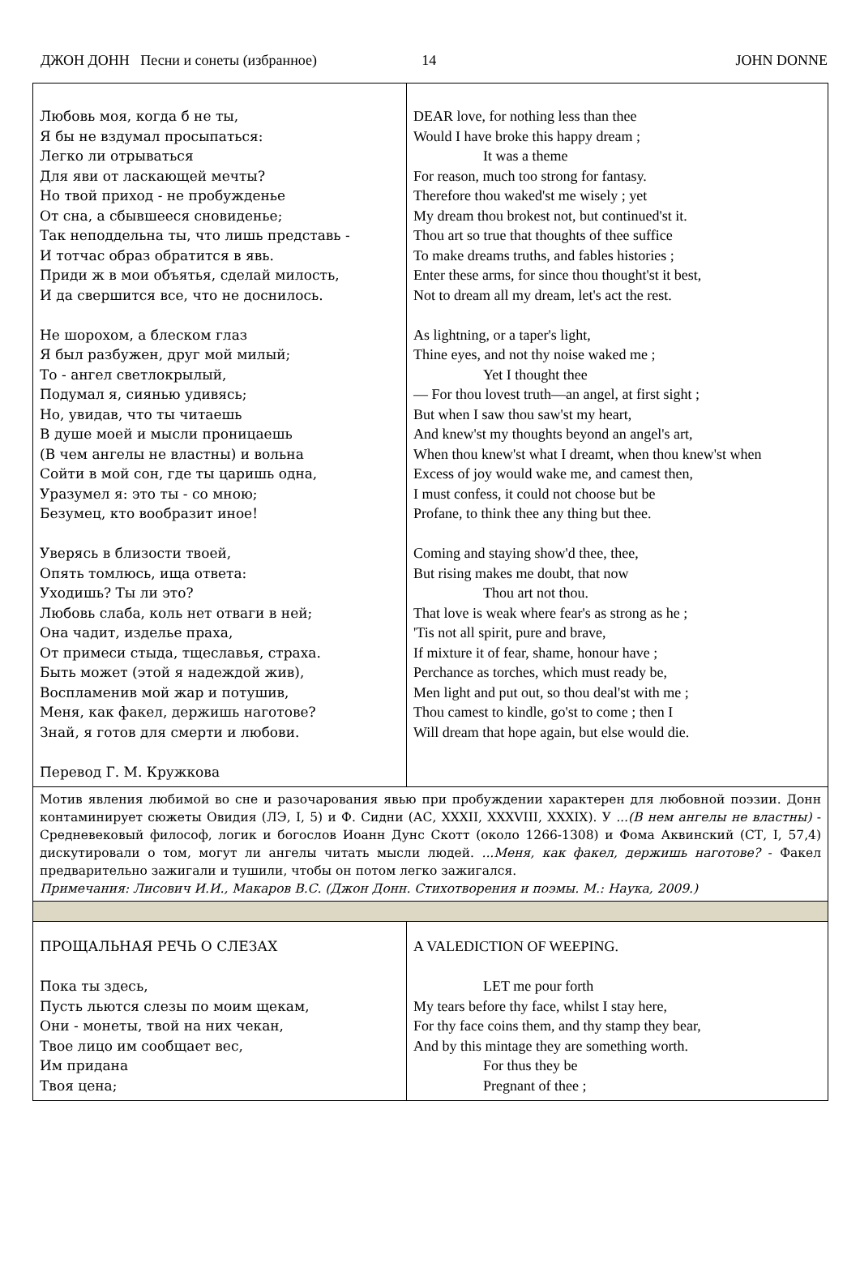ДЖОН ДОНН Песни и сонеты (избранное) 14 JOHN DONNE
| Любовь моя, когда б не ты, Я бы не вздумал просыпаться: Легко ли отрываться Для яви от ласкающей мечты? Но твой приход - не пробужденье От сна, а сбывшееся сновиденье; Так неподдельна ты, что лишь представь - И тотчас образ обратится в явь. Приди ж в мои объятья, сделай милость, И да свершится все, что не доснилось. Не шорохом, а блеском глаз Я был разбужен, друг мой милый; То - ангел светлокрылый, Подумал я, сиянью удивясь; Но, увидав, что ты читаешь В душе моей и мысли проницаешь (В чем ангелы не властны) и вольна Сойти в мой сон, где ты царишь одна, Уразумел я: это ты - со мною; Безумец, кто вообразит иное! Уверясь в близости твоей, Опять томлюсь, ища ответа: Уходишь? Ты ли это? Любовь слаба, коль нет отваги в ней; Она чадит, изделье праха, От примеси стыда, тщеславья, страха. Быть может (этой я надеждой жив), Воспламенив мой жар и потушив, Меня, как факел, держишь наготове? Знай, я готов для смерти и любови. Перевод Г. М. Кружкова | DEAR love, for nothing less than thee Would I have broke this happy dream ; It was a theme For reason, much too strong for fantasy. Therefore thou waked'st me wisely ; yet My dream thou brokest not, but continued'st it. Thou art so true that thoughts of thee suffice To make dreams truths, and fables histories ; Enter these arms, for since thou thought'st it best, Not to dream all my dream, let's act the rest. As lightning, or a taper's light, Thine eyes, and not thy noise waked me ; Yet I thought thee — For thou lovest truth—an angel, at first sight ; But when I saw thou saw'st my heart, And knew'st my thoughts beyond an angel's art, When thou knew'st what I dreamt, when thou knew'st when Excess of joy would wake me, and camest then, I must confess, it could not choose but be Profane, to think thee any thing but thee. Coming and staying show'd thee, thee, But rising makes me doubt, that now Thou art not thou. That love is weak where fear's as strong as he ; 'Tis not all spirit, pure and brave, If mixture it of fear, shame, honour have ; Perchance as torches, which must ready be, Men light and put out, so thou deal'st with me ; Thou camest to kindle, go'st to come ; then I Will dream that hope again, but else would die. |
| Мотив явления любимой во сне и разочарования явью при пробуждении характерен для любовной поэзии. Донн контаминирует сюжеты Овидия (ЛЭ, I, 5) и Ф. Сидни (АС, XXXII, XXXVIII, XXXIX). У ...(В нем ангелы не властны) - Средневековый философ, логик и богослов Иоанн Дунс Скотт (около 1266-1308) и Фома Аквинский (СТ, I, 57,4) дискутировали о том, могут ли ангелы читать мысли людей. ...Меня, как факел, держишь наготове? - Факел предварительно зажигали и тушили, чтобы он потом легко зажигался. Примечания: Лисович И.И., Макаров В.С. (Джон Донн. Стихотворения и поэмы. М.: Наука, 2009.) | |
| ПРОЩАЛЬНАЯ РЕЧЬ О СЛЕЗАХ Пока ты здесь, Пусть льются слезы по моим щекам, Они - монеты, твой на них чекан, Твое лицо им сообщает вес, Им придана Твоя цена; | A VALEDICTION OF WEEPING. LET me pour forth My tears before thy face, whilst I stay here, For thy face coins them, and thy stamp they bear, And by this mintage they are something worth. For thus they be Pregnant of thee ; |